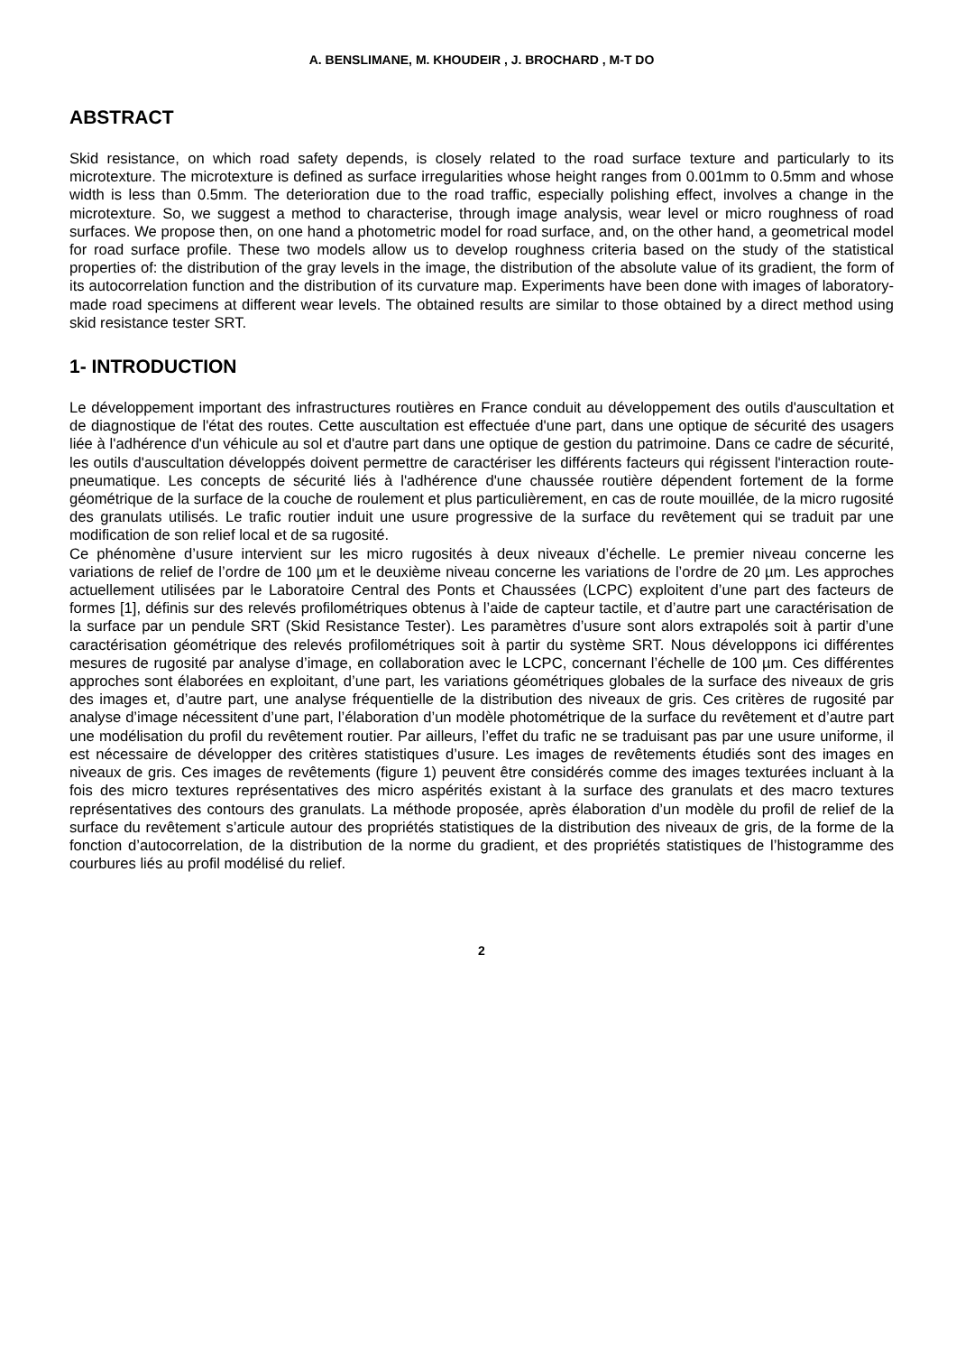A. BENSLIMANE, M. KHOUDEIR , J. BROCHARD , M-T DO
ABSTRACT
Skid resistance, on which road safety depends, is closely related to the road surface texture and particularly to its microtexture. The microtexture is defined as surface irregularities whose height ranges from 0.001mm to 0.5mm and whose width is less than 0.5mm. The deterioration due to the road traffic, especially polishing effect, involves a change in the microtexture. So, we suggest a method to characterise, through image analysis, wear level or micro roughness of road surfaces. We propose then, on one hand a photometric model for road surface, and, on the other hand, a geometrical model for road surface profile. These two models allow us to develop roughness criteria based on the study of the statistical properties of: the distribution of the gray levels in the image, the distribution of the absolute value of its gradient, the form of its autocorrelation function and the distribution of its curvature map. Experiments have been done with images of laboratory-made road specimens at different wear levels. The obtained results are similar to those obtained by a direct method using skid resistance tester SRT.
1- INTRODUCTION
Le développement important des infrastructures routières en France conduit au développement des outils d'auscultation et de diagnostique de l'état des routes. Cette auscultation est effectuée d'une part, dans une optique de sécurité des usagers liée à l'adhérence d'un véhicule au sol et d'autre part dans une optique de gestion du patrimoine. Dans ce cadre de sécurité, les outils d'auscultation développés doivent permettre de caractériser les différents facteurs qui régissent l'interaction route-pneumatique. Les concepts de sécurité liés à l'adhérence d'une chaussée routière dépendent fortement de la forme géométrique de la surface de la couche de roulement et plus particulièrement, en cas de route mouillée, de la micro rugosité des granulats utilisés. Le trafic routier induit une usure progressive de la surface du revêtement qui se traduit par une modification de son relief local et de sa rugosité.
Ce phénomène d’usure intervient sur les micro rugosités à deux niveaux d’échelle. Le premier niveau concerne les variations de relief de l’ordre de 100 µm et le deuxième niveau concerne les variations de l’ordre de 20 µm. Les approches actuellement utilisées par le Laboratoire Central des Ponts et Chaussées (LCPC) exploitent d’une part des facteurs de formes [1], définis sur des relevés profilométriques obtenus à l’aide de capteur tactile, et d’autre part une caractérisation de la surface par un pendule SRT (Skid Resistance Tester). Les paramètres d’usure sont alors extrapolés soit à partir d’une caractérisation géométrique des relevés profilométriques soit à partir du système SRT. Nous développons ici différentes mesures de rugosité par analyse d’image, en collaboration avec le LCPC, concernant l’échelle de 100 µm. Ces différentes approches sont élaborées en exploitant, d’une part, les variations géométriques globales de la surface des niveaux de gris des images et, d’autre part, une analyse fréquentielle de la distribution des niveaux de gris. Ces critères de rugosité par analyse d’image nécessitent d’une part, l’élaboration d’un modèle photométrique de la surface du revêtement et d’autre part une modélisation du profil du revêtement routier. Par ailleurs, l’effet du trafic ne se traduisant pas par une usure uniforme, il est nécessaire de développer des critères statistiques d’usure. Les images de revêtements étudiés sont des images en niveaux de gris. Ces images de revêtements (figure 1) peuvent être considérés comme des images texturées incluant à la fois des micro textures représentatives des micro aspérités existant à la surface des granulats et des macro textures représentatives des contours des granulats. La méthode proposée, après élaboration d’un modèle du profil de relief de la surface du revêtement s’articule autour des propriétés statistiques de la distribution des niveaux de gris, de la forme de la fonction d’autocorrelation, de la distribution de la norme du gradient, et des propriétés statistiques de l’histogramme des courbures liés au profil modélisé du relief.
2